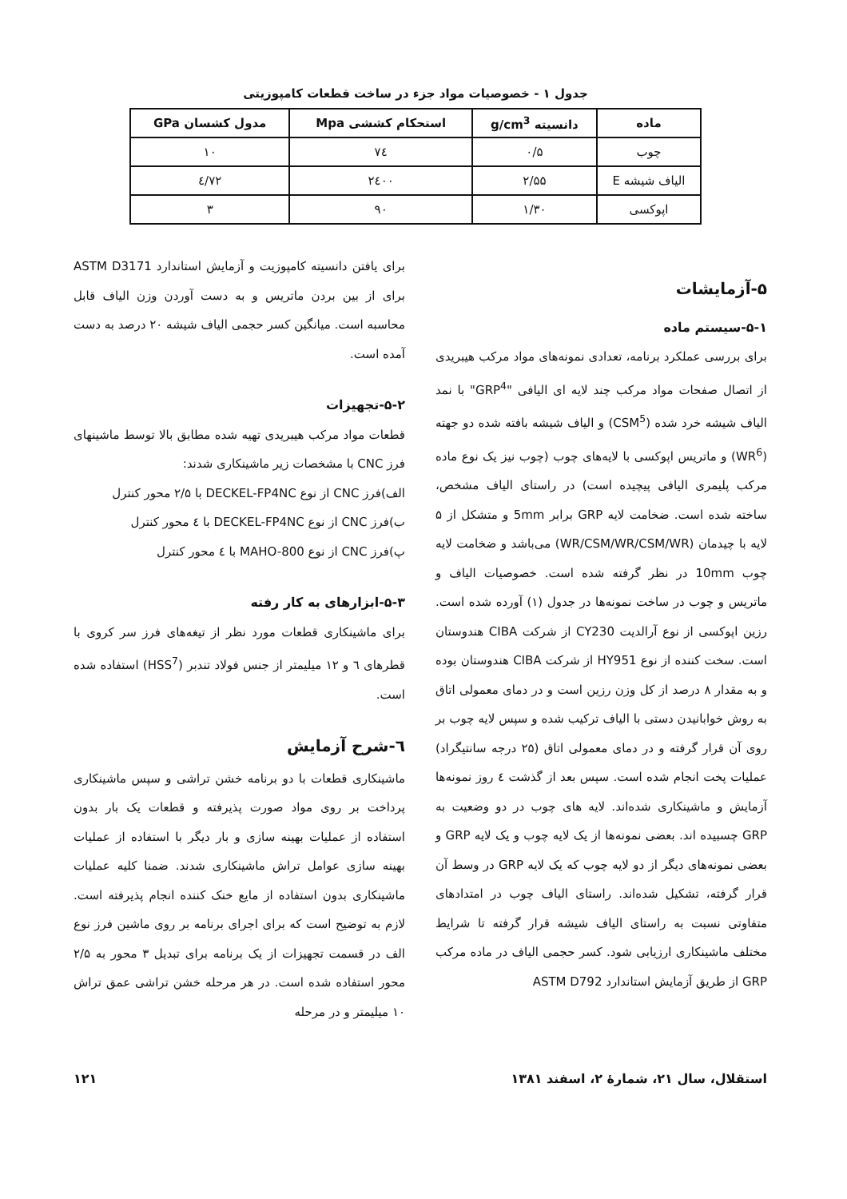جدول ۱ - خصوصیات مواد جزء در ساخت قطعات کامپوزیتی
| ماده | دانسیته g/cm<sup>3</sup> | استحکام کششی Mpa | مدول کشسان GPa |
| --- | --- | --- | --- |
| چوب | ۰/۵ | ۷٤ | ۱۰ |
| الیاف شیشه E | ۲/۵۵ | ۲٤۰۰ | ۷۲/٤ |
| اپوکسی | ۱/۳۰ | ۹۰ | ۳ |
۵-آزمایشات
۵-۱-سیستم ماده
برای بررسی عملکرد برنامه، تعدادی نمونه‌های مواد مرکب هیبریدی از اتصال صفحات مواد مرکب چند لایه ای الیافی "GRP<sup>4</sup>" با نمد الیاف شیشه خرد شده (CSM<sup>5</sup>) و الیاف شیشه بافته شده دو جهته (WR<sup>6</sup>) و ماتریس اپوکسی با لایه‌های چوب (چوب نیز یک نوع ماده مرکب پلیمری الیافی پیچیده است) در راستای الیاف مشخص، ساخته شده است. ضخامت لایه GRP برابر 5mm و متشکل از ۵ لایه با چیدمان (WR/CSM/WR/CSM/WR) می‌باشد و ضخامت لایه چوب 10mm در نظر گرفته شده است. خصوصیات الیاف و ماتریس و چوب در ساخت نمونه‌ها در جدول (۱) آورده شده است. رزین اپوکسی از نوع آرالدیت CY230 از شرکت CIBA هندوستان است. سخت کننده از نوع HY951 از شرکت CIBA هندوستان بوده و به مقدار ۸ درصد از کل وزن رزین است و در دمای معمولی اتاق به روش خوابانیدن دستی با الیاف ترکیب شده و سپس لایه چوب بر روی آن قرار گرفته و در دمای معمولی اتاق (۲۵ درجه سانتیگراد) عملیات پخت انجام شده است. سپس بعد از گذشت ٤ روز نمونه‌ها آزمایش و ماشینکاری شده‌اند. لایه های چوب در دو وضعیت به GRP چسبیده اند. بعضی نمونه‌ها از یک لایه چوب و یک لایه GRP و بعضی نمونه‌های دیگر از دو لایه چوب که یک لایه GRP در وسط آن قرار گرفته، تشکیل شده‌اند. راستای الیاف چوب در امتدادهای متفاوتی نسبت به راستای الیاف شیشه قرار گرفته تا شرایط مختلف ماشینکاری ارزیابی شود. کسر حجمی الیاف در ماده مرکب GRP از طریق آزمایش استاندارد ASTM D792
برای یافتن دانسیته کامپوزیت و آزمایش استاندارد ASTM D3171 برای از بین بردن ماتریس و به دست آوردن وزن الیاف قابل محاسبه است. میانگین کسر حجمی الیاف شیشه ۲۰ درصد به دست آمده است.
۵-۲-تجهیزات
قطعات مواد مرکب هیبریدی تهیه شده مطابق بالا توسط ماشینهای فرز CNC با مشخصات زیر ماشینکاری شدند:
الف)فرز CNC از نوع DECKEL-FP4NC با ۲/۵ محور کنترل
ب)فرز CNC از نوع DECKEL-FP4NC با ٤ محور کنترل
پ)فرز CNC از نوع MAHO-800 با ٤ محور کنترل
۵-۳-ابزارهای به کار رفته
برای ماشینکاری قطعات مورد نظر از تیغه‌های فرز سر کروی با قطرهای ٦ و ۱۲ میلیمتر از جنس فولاد تندبر (HSS<sup>7</sup>) استفاده شده است.
٦-شرح آزمایش
ماشینکاری قطعات با دو برنامه خشن تراشی و سپس ماشینکاری پرداخت بر روی مواد صورت پذیرفته و قطعات یک بار بدون استفاده از عملیات بهینه سازی و بار دیگر با استفاده از عملیات بهینه سازی عوامل تراش ماشینکاری شدند. ضمنا کلیه عملیات ماشینکاری بدون استفاده از مایع خنک کننده انجام پذیرفته است. لازم به توضیح است که برای اجرای برنامه بر روی ماشین فرز نوع الف در قسمت تجهیزات از یک برنامه برای تبدیل ۳ محور به ۲/۵ محور استفاده شده است. در هر مرحله خشن تراشی عمق تراش ۱۰ میلیمتر و در مرحله
استقلال، سال ۲۱، شمارهٔ ۲، اسفند ۱۳۸۱ ۱۲۱